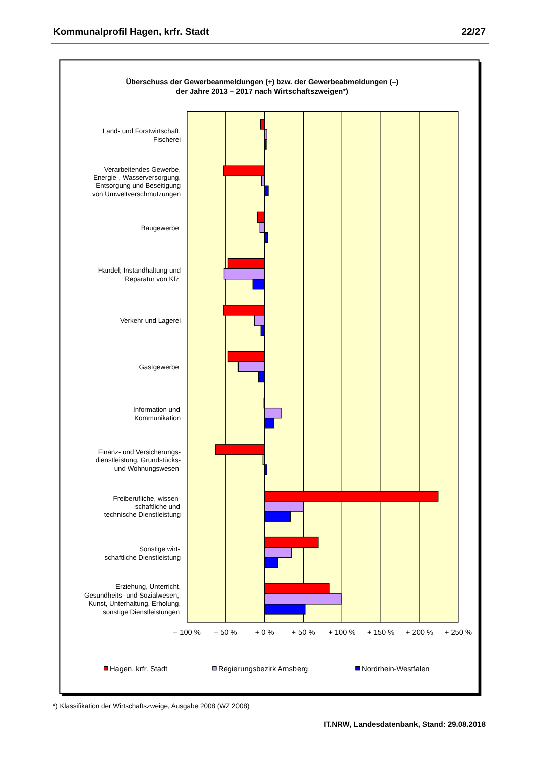Kommunalprofil Hagen, krfr. Stadt 22/27
Überschuss der Gewerbeanmeldungen (+) bzw. der Gewerbeabmeldungen (–)
der Jahre 2013 – 2017 nach Wirtschaftszweigen*)
Land- und Forstwirtschaft,
Fischerei
Verarbeitendes Gewerbe,
Energie-, Wasserversorgung,
Entsorgung und Beseitigung
von Umweltverschmutzungen
Baugewerbe
Handel; Instandhaltung und
Reparatur von Kfz
Verkehr und Lagerei
Gastgewerbe
Information und
Kommunikation
Finanz- und Versicherungs-
dienstleistung, Grundstücks-
und Wohnungswesen
Freiberufliche, wissen-
schaftliche und
technische Dienstleistung
Sonstige wirt-
schaftliche Dienstleistung
Erziehung, Unterricht,
Gesundheits- und Sozialwesen,
Kunst, Unterhaltung, Erholung,
sonstige Dienstleistungen
– 100 %
– 50 %
+ 0 %
+ 50 %
+ 100 %
+ 150 %
+ 200 %
+ 250 %
Hagen, krfr. Stadt
Regierungsbezirk Arnsberg
Nordrhein-Westfalen
*) Klassifikation der Wirtschaftszweige, Ausgabe 2008 (WZ 2008)
IT.NRW, Landesdatenbank, Stand: 29.08.2018